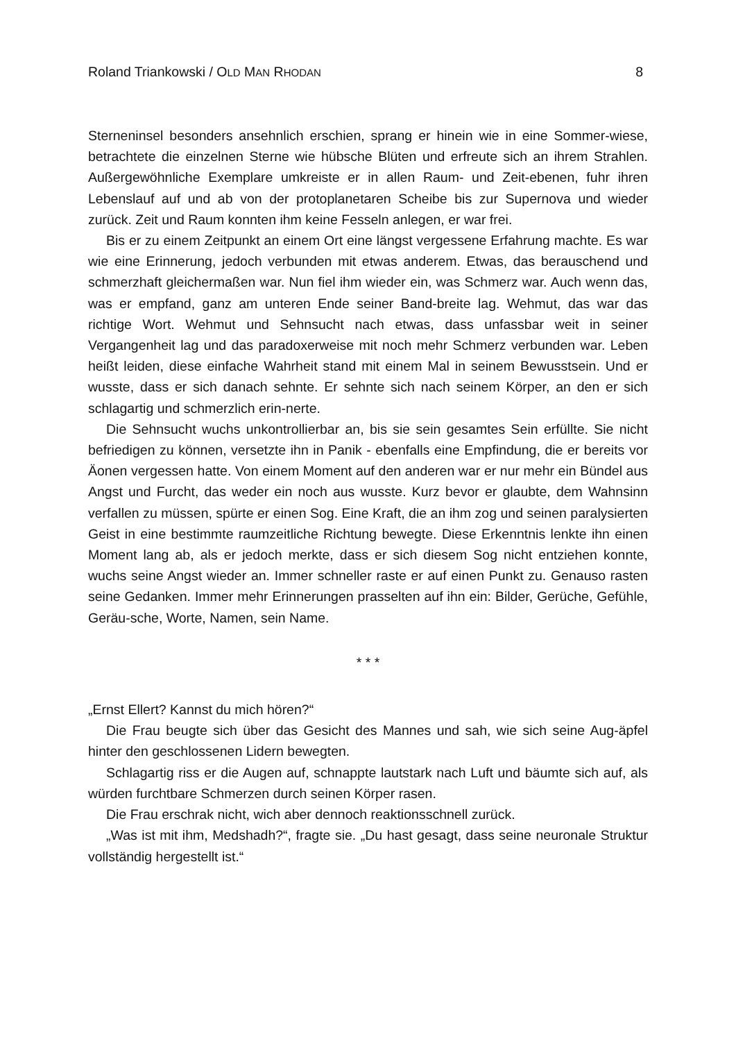Roland Triankowski / OLD MAN RHODAN 8
Sterneninsel besonders ansehnlich erschien, sprang er hinein wie in eine Sommer-wiese, betrachtete die einzelnen Sterne wie hübsche Blüten und erfreute sich an ihrem Strahlen. Außergewöhnliche Exemplare umkreiste er in allen Raum- und Zeit-ebenen, fuhr ihren Lebenslauf auf und ab von der protoplanetaren Scheibe bis zur Supernova und wieder zurück. Zeit und Raum konnten ihm keine Fesseln anlegen, er war frei.
Bis er zu einem Zeitpunkt an einem Ort eine längst vergessene Erfahrung machte. Es war wie eine Erinnerung, jedoch verbunden mit etwas anderem. Etwas, das berauschend und schmerzhaft gleichermaßen war. Nun fiel ihm wieder ein, was Schmerz war. Auch wenn das, was er empfand, ganz am unteren Ende seiner Band-breite lag. Wehmut, das war das richtige Wort. Wehmut und Sehnsucht nach etwas, dass unfassbar weit in seiner Vergangenheit lag und das paradoxerweise mit noch mehr Schmerz verbunden war. Leben heißt leiden, diese einfache Wahrheit stand mit einem Mal in seinem Bewusstsein. Und er wusste, dass er sich danach sehnte. Er sehnte sich nach seinem Körper, an den er sich schlagartig und schmerzlich erin-nerte.
Die Sehnsucht wuchs unkontrollierbar an, bis sie sein gesamtes Sein erfüllte. Sie nicht befriedigen zu können, versetzte ihn in Panik - ebenfalls eine Empfindung, die er bereits vor Äonen vergessen hatte. Von einem Moment auf den anderen war er nur mehr ein Bündel aus Angst und Furcht, das weder ein noch aus wusste. Kurz bevor er glaubte, dem Wahnsinn verfallen zu müssen, spürte er einen Sog. Eine Kraft, die an ihm zog und seinen paralysierten Geist in eine bestimmte raumzeitliche Richtung bewegte. Diese Erkenntnis lenkte ihn einen Moment lang ab, als er jedoch merkte, dass er sich diesem Sog nicht entziehen konnte, wuchs seine Angst wieder an. Immer schneller raste er auf einen Punkt zu. Genauso rasten seine Gedanken. Immer mehr Erinnerungen prasselten auf ihn ein: Bilder, Gerüche, Gefühle, Geräu-sche, Worte, Namen, sein Name.
* * *
„Ernst Ellert? Kannst du mich hören?“
Die Frau beugte sich über das Gesicht des Mannes und sah, wie sich seine Aug-äpfel hinter den geschlossenen Lidern bewegten.
Schlagartig riss er die Augen auf, schnappte lautstark nach Luft und bäumte sich auf, als würden furchtbare Schmerzen durch seinen Körper rasen.
Die Frau erschrak nicht, wich aber dennoch reaktionsschnell zurück.
„Was ist mit ihm, Medshadh?“, fragte sie. „Du hast gesagt, dass seine neuronale Struktur vollständig hergestellt ist.“